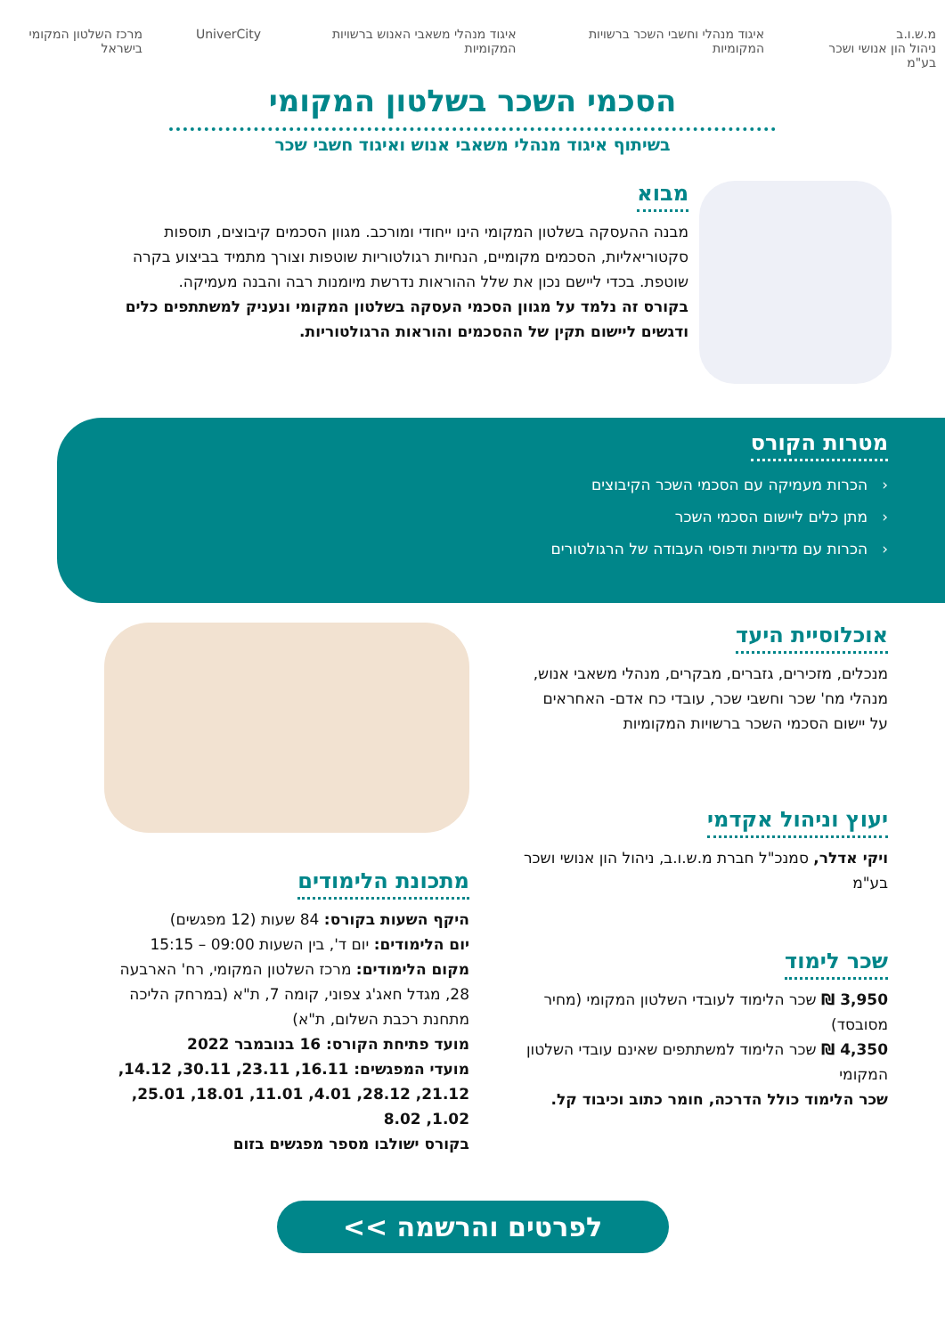מ.ש.ו.ב
ניהול הון אנושי ושכר בע"מ
איגוד מנהלי וחשבי השכר ברשויות המקומיות
איגוד מנהלי משאבי האנוש ברשויות המקומיות
UniverCity מרכז השלטון המקומי בישראל
הסכמי השכר בשלטון המקומי
בשיתוף איגוד מנהלי משאבי אנוש ואיגוד חשבי שכר
מבוא
מבנה ההעסקה בשלטון המקומי הינו ייחודי ומורכב. מגוון הסכמים קיבוצים, תוספות סקטוריאליות, הסכמים מקומיים, הנחיות רגולטוריות שוטפות וצורך מתמיד בביצוע בקרה שוטפת. בכדי ליישם נכון את שלל ההוראות נדרשת מיומנות רבה והבנה מעמיקה.
בקורס זה נלמד על מגוון הסכמי העסקה בשלטון המקומי ונעניק למשתתפים כלים ודגשים ליישום תקין של ההסכמים והוראות הרגולטוריות.
מטרות הקורס
‹ הכרות מעמיקה עם הסכמי השכר הקיבוצים
‹ מתן כלים ליישום הסכמי השכר
‹ הכרות עם מדיניות ודפוסי העבודה של הרגולטורים
אוכלוסיית היעד
מנכלים, מזכירים, גזברים, מבקרים, מנהלי משאבי אנוש, מנהלי מח' שכר וחשבי שכר, עובדי כח אדם- האחראים על יישום הסכמי השכר ברשויות המקומיות
יעוץ וניהול אקדמי
ויקי אדלר, סמנכ"ל חברת מ.ש.ו.ב, ניהול הון אנושי ושכר בע"מ
שכר לימוד
3,950 ₪ שכר הלימוד לעובדי השלטון המקומי (מחיר מסובסד)
4,350 ₪ שכר הלימוד למשתתפים שאינם עובדי השלטון המקומי
שכר הלימוד כולל הדרכה, חומר כתוב וכיבוד קל.
מתכונת הלימודים
היקף השעות בקורס: 84 שעות (12 מפגשים)
יום הלימודים: יום ד', בין השעות 09:00 – 15:15
מקום הלימודים: מרכז השלטון המקומי, רח' הארבעה 28, מגדל חאג'ג צפוני, קומה 7, ת"א (במרחק הליכה מתחנת רכבת השלום, ת"א)
מועד פתיחת הקורס: 16 בנובמבר 2022
מועדי המפגשים: 16.11, 23.11, 30.11, 14.12, 21.12, 28.12, 4.01, 11.01, 18.01, 25.01, 1.02, 8.02
בקורס ישולבו מספר מפגשים בזום
לפרטים והרשמה >>